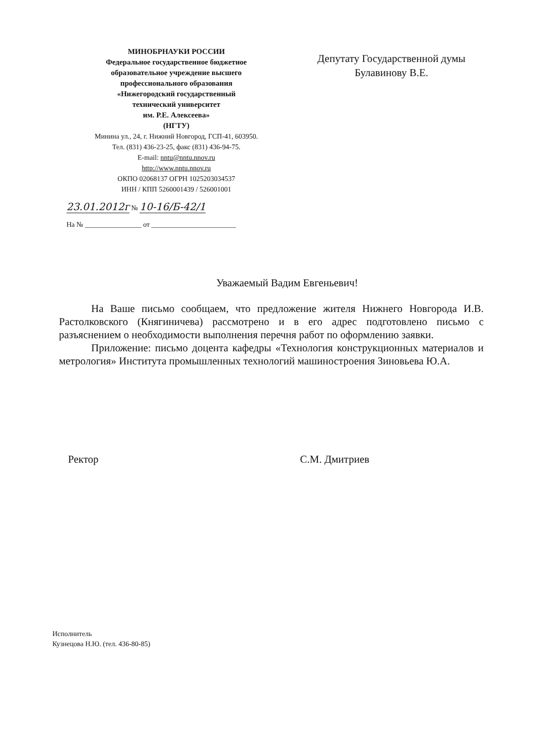МИНОБРНАУКИ РОССИИ
Федеральное государственное бюджетное
образовательное учреждение высшего
профессионального образования
«Нижегородский государственный
технический университет
им. Р.Е. Алексеева»
(НГТУ)
Минина ул., 24, г. Нижний Новгород, ГСП-41, 603950.
Тел. (831) 436-23-25, факс (831) 436-94-75.
E-mail: nntu@nntu.nnov.ru
http://www.nntu.nnov.ru
ОКПО 02068137 ОГРН 1025203034537
ИНН / КПП 5260001439 / 526001001
Депутату Государственной думы
Булавинову В.Е.
23.01.2012г № 10-16/Б-42/1
На № ________________ от ________________________
Уважаемый Вадим Евгеньевич!
На Ваше письмо сообщаем, что предложение жителя Нижнего Новгорода И.В. Растолковского (Княгиничева) рассмотрено и в его адрес подготовлено письмо с разъяснением о необходимости выполнения перечня работ по оформлению заявки.
Приложение: письмо доцента кафедры «Технология конструкционных материалов и метрология» Института промышленных технологий машиностроения Зиновьева Ю.А.
Ректор С.М. Дмитриев
Исполнитель
Кузнецова Н.Ю. (тел. 436-80-85)